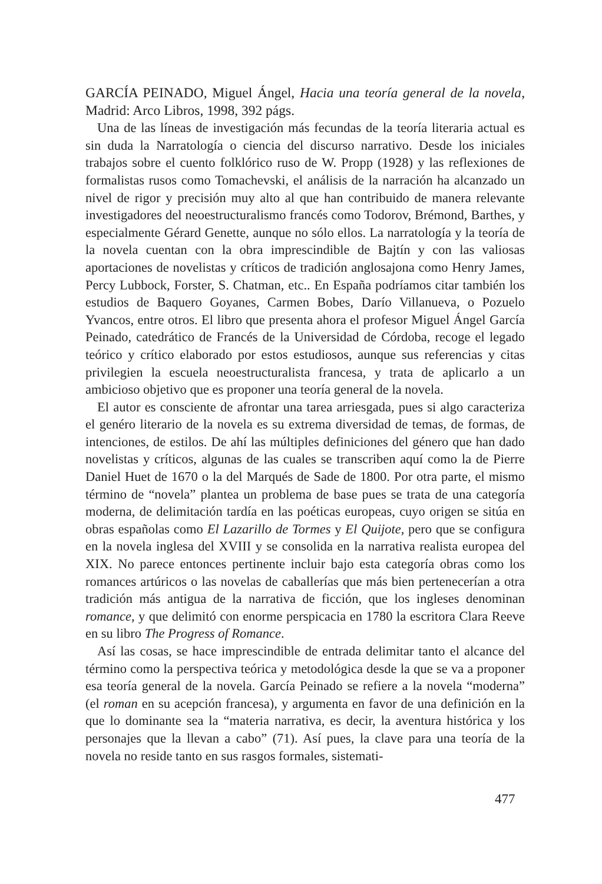GARCÍA PEINADO, Miguel Ángel, Hacia una teoría general de la novela, Madrid: Arco Libros, 1998, 392 págs.
Una de las líneas de investigación más fecundas de la teoría literaria actual es sin duda la Narratología o ciencia del discurso narrativo. Desde los iniciales trabajos sobre el cuento folklórico ruso de W. Propp (1928) y las reflexiones de formalistas rusos como Tomachevski, el análisis de la narración ha alcanzado un nivel de rigor y precisión muy alto al que han contribuido de manera relevante investigadores del neoestructuralismo francés como Todorov, Brémond, Barthes, y especialmente Gérard Genette, aunque no sólo ellos. La narratología y la teoría de la novela cuentan con la obra imprescindible de Bajtín y con las valiosas aportaciones de novelistas y críticos de tradición anglosajona como Henry James, Percy Lubbock, Forster, S. Chatman, etc.. En España podríamos citar también los estudios de Baquero Goyanes, Carmen Bobes, Darío Villanueva, o Pozuelo Yvancos, entre otros. El libro que presenta ahora el profesor Miguel Ángel García Peinado, catedrático de Francés de la Universidad de Córdoba, recoge el legado teórico y crítico elaborado por estos estudiosos, aunque sus referencias y citas privilegien la escuela neoestructuralista francesa, y trata de aplicarlo a un ambicioso objetivo que es proponer una teoría general de la novela.
El autor es consciente de afrontar una tarea arriesgada, pues si algo caracteriza el genéro literario de la novela es su extrema diversidad de temas, de formas, de intenciones, de estilos. De ahí las múltiples definiciones del género que han dado novelistas y críticos, algunas de las cuales se transcriben aquí como la de Pierre Daniel Huet de 1670 o la del Marqués de Sade de 1800. Por otra parte, el mismo término de “novela” plantea un problema de base pues se trata de una categoría moderna, de delimitación tardía en las poéticas europeas, cuyo origen se sitúa en obras españolas como El Lazarillo de Tormes y El Quijote, pero que se configura en la novela inglesa del XVIII y se consolida en la narrativa realista europea del XIX. No parece entonces pertinente incluir bajo esta categoría obras como los romances artúricos o las novelas de caballerías que más bien pertenecerían a otra tradición más antigua de la narrativa de ficción, que los ingleses denominan romance, y que delimitó con enorme perspicacia en 1780 la escritora Clara Reeve en su libro The Progress of Romance.
Así las cosas, se hace imprescindible de entrada delimitar tanto el alcance del término como la perspectiva teórica y metodológica desde la que se va a proponer esa teoría general de la novela. García Peinado se refiere a la novela “moderna” (el roman en su acepción francesa), y argumenta en favor de una definición en la que lo dominante sea la “materia narrativa, es decir, la aventura histórica y los personajes que la llevan a cabo” (71). Así pues, la clave para una teoría de la novela no reside tanto en sus rasgos formales, sistemati-
477